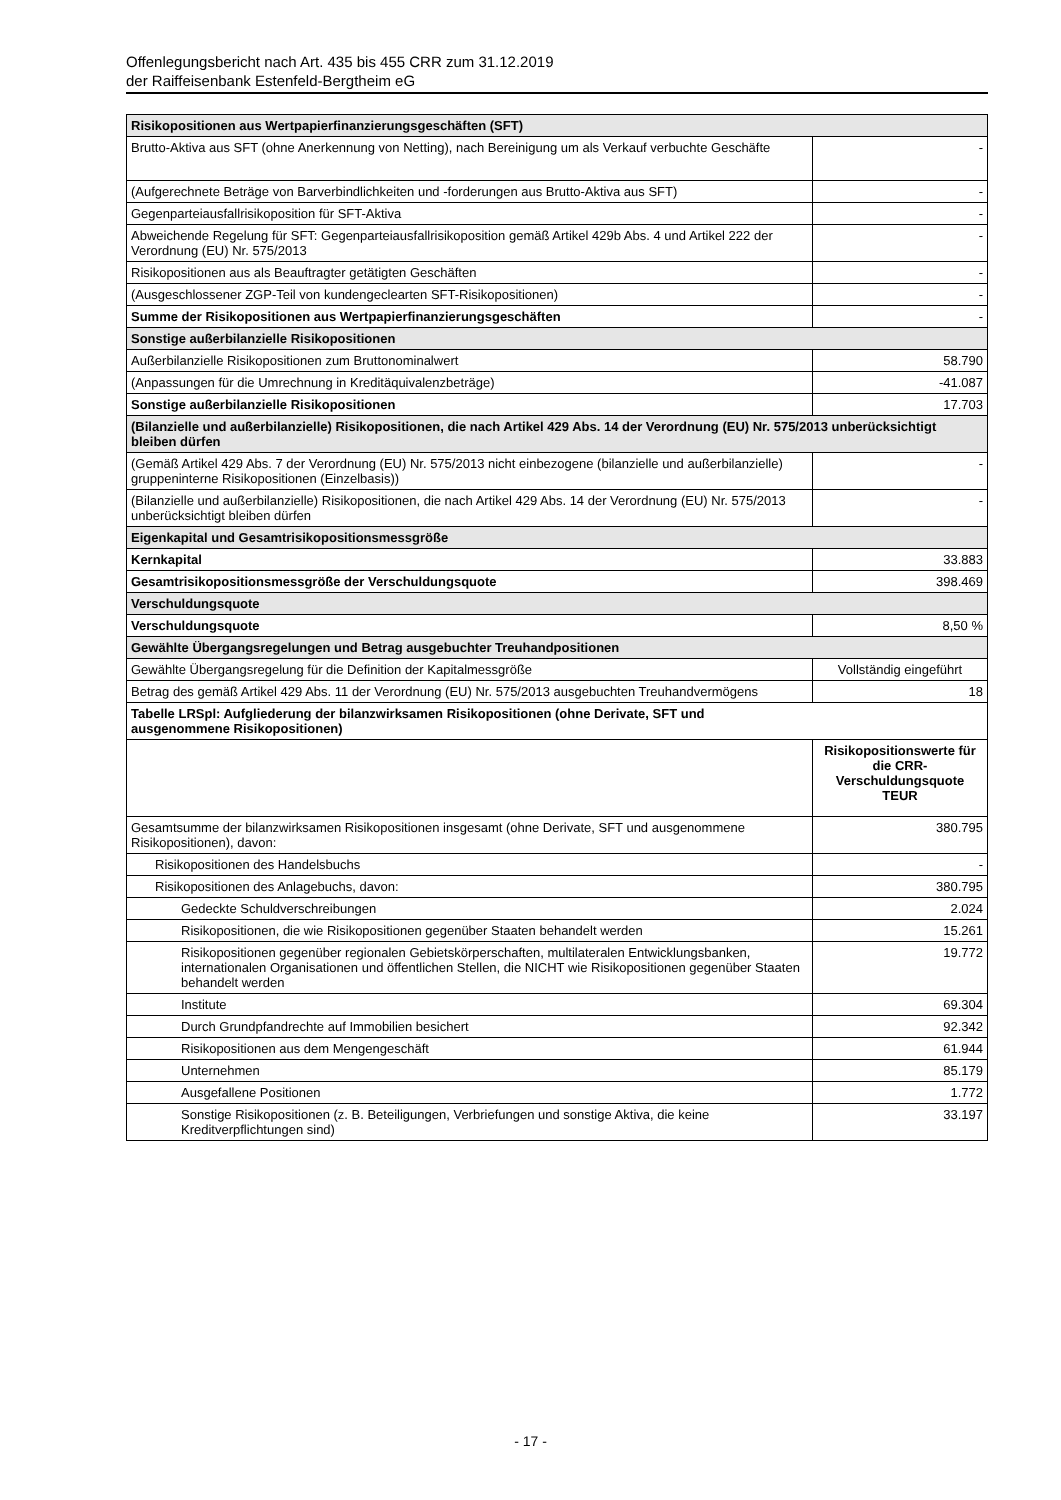Offenlegungsbericht nach Art. 435 bis 455 CRR zum 31.12.2019
der Raiffeisenbank Estenfeld-Bergtheim eG
| Risikopositionen aus Wertpapierfinanzierungsgeschäften (SFT) | |
| Brutto-Aktiva aus SFT (ohne Anerkennung von Netting), nach Bereinigung um als Verkauf verbuchte Geschäfte | - |
| (Aufgerechnete Beträge von Barverbindlichkeiten und -forderungen aus Brutto-Aktiva aus SFT) | - |
| Gegenparteiausfallrisikoposition für SFT-Aktiva | - |
| Abweichende Regelung für SFT: Gegenparteiausfallrisikoposition gemäß Artikel 429b Abs. 4 und Artikel 222 der Verordnung (EU) Nr. 575/2013 | - |
| Risikopositionen aus als Beauftragter getätigten Geschäften | - |
| (Ausgeschlossener ZGP-Teil von kundengeclearten SFT-Risikopositionen) | - |
| Summe der Risikopositionen aus Wertpapierfinanzierungsgeschäften | - |
| Sonstige außerbilanzielle Risikopositionen | |
| Außerbilanzielle Risikopositionen zum Bruttonominalwert | 58.790 |
| (Anpassungen für die Umrechnung in Kreditäquivalenzbeträge) | -41.087 |
| Sonstige außerbilanzielle Risikopositionen | 17.703 |
| (Bilanzielle und außerbilanzielle) Risikopositionen, die nach Artikel 429 Abs. 14 der Verordnung (EU) Nr. 575/2013 unberücksichtigt bleiben dürfen | |
| (Gemäß Artikel 429 Abs. 7 der Verordnung (EU) Nr. 575/2013 nicht einbezogene (bilanzielle und außerbilanzielle) gruppeninterne Risikopositionen (Einzelbasis)) | - |
| (Bilanzielle und außerbilanzielle) Risikopositionen, die nach Artikel 429 Abs. 14 der Verordnung (EU) Nr. 575/2013 unberücksichtigt bleiben dürfen | - |
| Eigenkapital und Gesamtrisikopositionsmessgröße | |
| Kernkapital | 33.883 |
| Gesamtrisikopositionsmessgröße der Verschuldungsquote | 398.469 |
| Verschuldungsquote | |
| Verschuldungsquote | 8,50 % |
| Gewählte Übergangsregelungen und Betrag ausgebuchter Treuhandpositionen | |
| Gewählte Übergangsregelung für die Definition der Kapitalmessgröße | Vollständig eingeführt |
| Betrag des gemäß Artikel 429 Abs. 11 der Verordnung (EU) Nr. 575/2013 ausgebuchten Treuhandvermögens | 18 |
| Tabelle LRSpl: Aufgliederung der bilanzwirksamen Risikopositionen (ohne Derivate, SFT und ausgenommene Risikopositionen) | |
| | Risikopositionswerte für die CRR-Verschuldungsquote TEUR |
| Gesamtsumme der bilanzwirksamen Risikopositionen insgesamt (ohne Derivate, SFT und ausgenommene Risikopositionen), davon: | 380.795 |
| Risikopositionen des Handelsbuchs | - |
| Risikopositionen des Anlagebuchs, davon: | 380.795 |
| Gedeckte Schuldverschreibungen | 2.024 |
| Risikopositionen, die wie Risikopositionen gegenüber Staaten behandelt werden | 15.261 |
| Risikopositionen gegenüber regionalen Gebietskörperschaften, multilateralen Entwicklungsbanken, internationalen Organisationen und öffentlichen Stellen, die NICHT wie Risikopositionen gegenüber Staaten behandelt werden | 19.772 |
| Institute | 69.304 |
| Durch Grundpfandrechte auf Immobilien besichert | 92.342 |
| Risikopositionen aus dem Mengengeschäft | 61.944 |
| Unternehmen | 85.179 |
| Ausgefallene Positionen | 1.772 |
| Sonstige Risikopositionen (z. B. Beteiligungen, Verbriefungen und sonstige Aktiva, die keine Kreditverpflichtungen sind) | 33.197 |
- 17 -